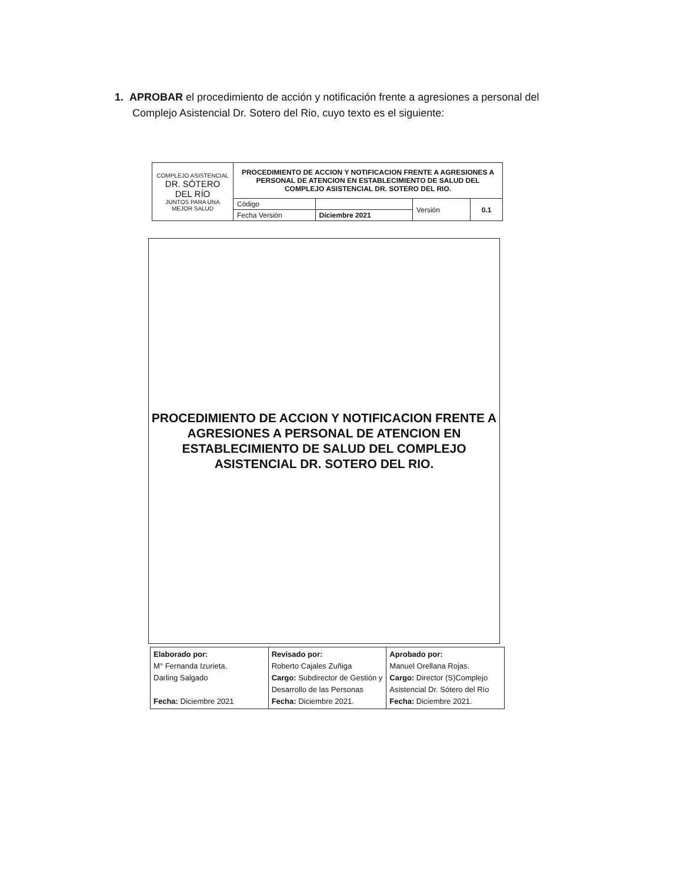1. APROBAR el procedimiento de acción y notificación frente a agresiones a personal del
Complejo Asistencial Dr. Sotero del Rio, cuyo texto es el siguiente:
| COMPLEJO ASISTENCIAL DR. SÓTERO DEL RÍO JUNTOS PARA UNA MEJOR SALUD | PROCEDIMIENTO DE ACCION Y NOTIFICACION FRENTE A AGRESIONES A PERSONAL DE ATENCION EN ESTABLECIMIENTO DE SALUD DEL COMPLEJO ASISTENCIAL DR. SOTERO DEL RIO. | | | |
| | Código | | Versión | 0.1 |
| | Fecha Versión | Diciembre 2021 | | |
PROCEDIMIENTO DE ACCION Y NOTIFICACION FRENTE A AGRESIONES A PERSONAL DE ATENCION EN ESTABLECIMIENTO DE SALUD DEL COMPLEJO ASISTENCIAL DR. SOTERO DEL RIO.
| Elaborado por: M° Fernanda Izurieta. Darling Salgado Fecha: Diciembre 2021 | Revisado por: Roberto Cajales Zuñiga Cargo: Subdirector de Gestión y Desarrollo de las Personas Fecha: Diciembre 2021. | Aprobado por: Manuel Orellana Rojas. Cargo: Director (S)Complejo Asistencial Dr. Sótero del Río Fecha: Diciembre 2021. |